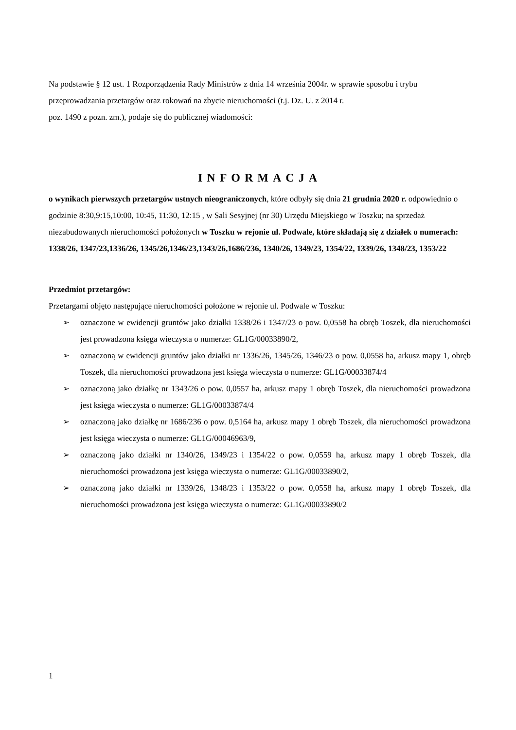Na podstawie § 12 ust. 1 Rozporządzenia Rady Ministrów z dnia 14 września 2004r. w sprawie sposobu i trybu przeprowadzania przetargów oraz rokowań na zbycie nieruchomości (t.j. Dz. U. z 2014 r.
poz. 1490 z pozn. zm.), podaje się do publicznej wiadomości:
INFORMACJA
o wynikach pierwszych przetargów ustnych nieograniczonych, które odbyły się dnia 21 grudnia 2020 r. odpowiednio o godzinie 8:30,9:15,10:00, 10:45, 11:30, 12:15 , w Sali Sesyjnej (nr 30) Urzędu Miejskiego w Toszku; na sprzedaż niezabudowanych nieruchomości położonych w Toszku w rejonie ul. Podwale, które składają się z działek o numerach: 1338/26, 1347/23,1336/26, 1345/26,1346/23,1343/26,1686/236, 1340/26, 1349/23, 1354/22, 1339/26, 1348/23, 1353/22
Przedmiot przetargów:
Przetargami objęto następujące nieruchomości położone w rejonie ul. Podwale w Toszku:
➢ oznaczone w ewidencji gruntów jako działki 1338/26 i 1347/23 o pow. 0,0558 ha obręb Toszek, dla nieruchomości jest prowadzona księga wieczysta o numerze: GL1G/00033890/2,
➢ oznaczoną w ewidencji gruntów jako działki nr 1336/26, 1345/26, 1346/23 o pow. 0,0558 ha, arkusz mapy 1, obręb Toszek, dla nieruchomości prowadzona jest księga wieczysta o numerze: GL1G/00033874/4
➢ oznaczoną jako działkę nr 1343/26 o pow. 0,0557 ha, arkusz mapy 1 obręb Toszek, dla nieruchomości prowadzona jest księga wieczysta o numerze: GL1G/00033874/4
➢ oznaczoną jako działkę nr 1686/236 o pow. 0,5164 ha, arkusz mapy 1 obręb Toszek, dla nieruchomości prowadzona jest księga wieczysta o numerze: GL1G/00046963/9,
➢ oznaczoną jako działki nr 1340/26, 1349/23 i 1354/22 o pow. 0,0559 ha, arkusz mapy 1 obręb Toszek, dla nieruchomości prowadzona jest księga wieczysta o numerze: GL1G/00033890/2,
➢ oznaczoną jako działki nr 1339/26, 1348/23 i 1353/22 o pow. 0,0558 ha, arkusz mapy 1 obręb Toszek, dla nieruchomości prowadzona jest księga wieczysta o numerze: GL1G/00033890/2
1